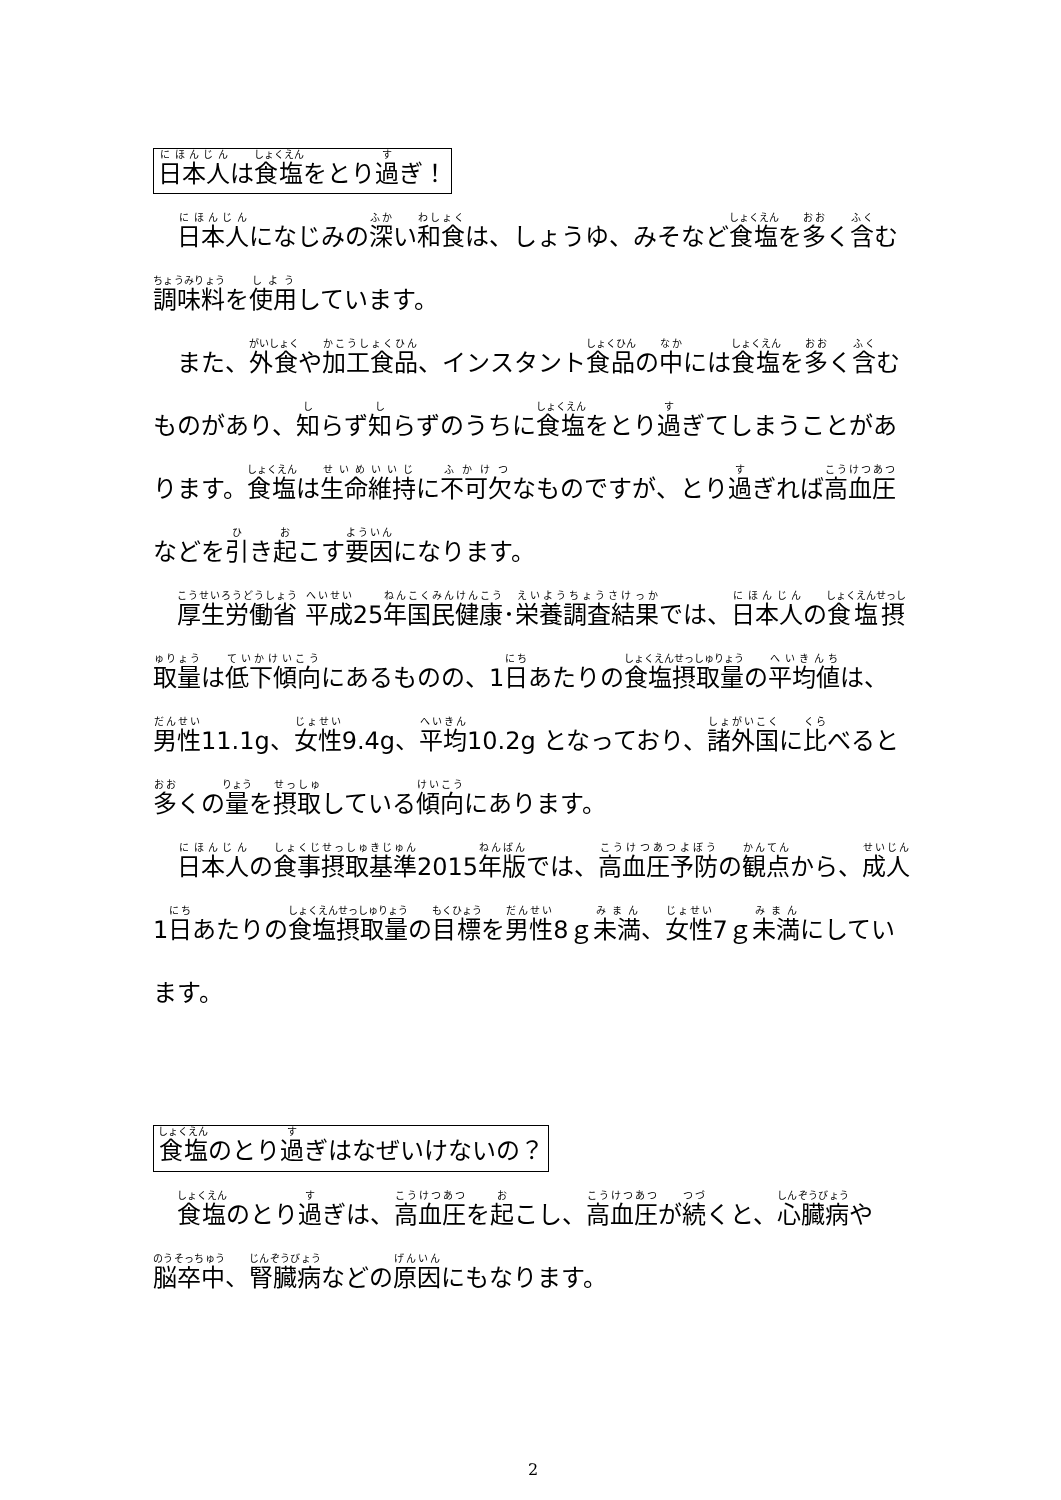日本人は食塩をとり過ぎ！
　日本人になじみの深い和食は、しょうゆ、みそなど食塩を多く含む調味料を使用しています。
　また、外食や加工食品、インスタント食品の中には食塩を多く含むものがあり、知らず知らずのうちに食塩をとり過ぎてしまうことがあります。食塩は生命維持に不可欠なものですが、とり過ぎれば高血圧などを引き起こす要因になります。
　厚生労働省 平成25年国民健康･栄養調査結果では、日本人の食塩摂取量は低下傾向にあるものの、1日あたりの食塩摂取量の平均値は、男性11.1g、女性9.4g、平均10.2g となっており、諸外国に比べると多くの量を摂取している傾向にあります。
　日本人の食事摂取基準2015年版では、高血圧予防の観点から、成人1日あたりの食塩摂取量の目標を男性8ｇ未満、女性7ｇ未満にしています。
食塩のとり過ぎはなぜいけないの？
　食塩のとり過ぎは、高血圧を起こし、高血圧が続くと、心臓病や脳卒中、腎臓病などの原因にもなります。
2